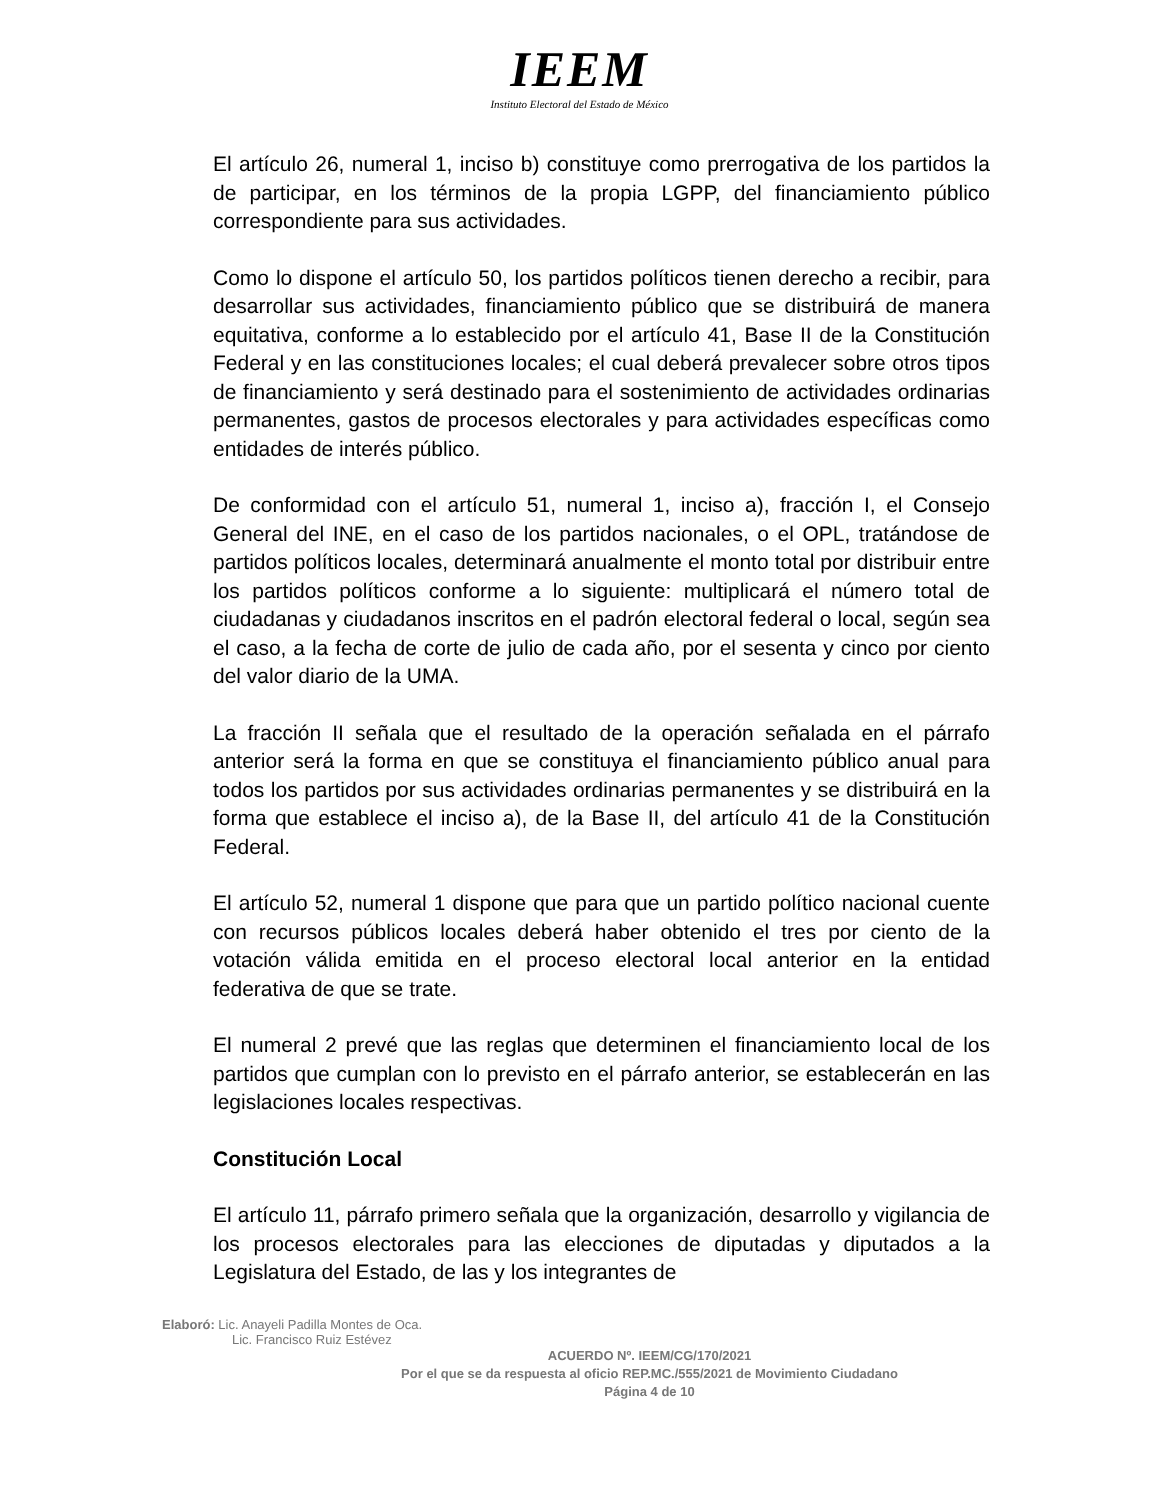IEEM
Instituto Electoral del Estado de México
El artículo 26, numeral 1, inciso b) constituye como prerrogativa de los partidos la de participar, en los términos de la propia LGPP, del financiamiento público correspondiente para sus actividades.
Como lo dispone el artículo 50, los partidos políticos tienen derecho a recibir, para desarrollar sus actividades, financiamiento público que se distribuirá de manera equitativa, conforme a lo establecido por el artículo 41, Base II de la Constitución Federal y en las constituciones locales; el cual deberá prevalecer sobre otros tipos de financiamiento y será destinado para el sostenimiento de actividades ordinarias permanentes, gastos de procesos electorales y para actividades específicas como entidades de interés público.
De conformidad con el artículo 51, numeral 1, inciso a), fracción I, el Consejo General del INE, en el caso de los partidos nacionales, o el OPL, tratándose de partidos políticos locales, determinará anualmente el monto total por distribuir entre los partidos políticos conforme a lo siguiente: multiplicará el número total de ciudadanas y ciudadanos inscritos en el padrón electoral federal o local, según sea el caso, a la fecha de corte de julio de cada año, por el sesenta y cinco por ciento del valor diario de la UMA.
La fracción II señala que el resultado de la operación señalada en el párrafo anterior será la forma en que se constituya el financiamiento público anual para todos los partidos por sus actividades ordinarias permanentes y se distribuirá en la forma que establece el inciso a), de la Base II, del artículo 41 de la Constitución Federal.
El artículo 52, numeral 1 dispone que para que un partido político nacional cuente con recursos públicos locales deberá haber obtenido el tres por ciento de la votación válida emitida en el proceso electoral local anterior en la entidad federativa de que se trate.
El numeral 2 prevé que las reglas que determinen el financiamiento local de los partidos que cumplan con lo previsto en el párrafo anterior, se establecerán en las legislaciones locales respectivas.
Constitución Local
El artículo 11, párrafo primero señala que la organización, desarrollo y vigilancia de los procesos electorales para las elecciones de diputadas y diputados a la Legislatura del Estado, de las y los integrantes de
Elaboró: Lic. Anayeli Padilla Montes de Oca.
Lic. Francisco Ruiz Estévez
ACUERDO Nº. IEEM/CG/170/2021
Por el que se da respuesta al oficio REP.MC./555/2021 de Movimiento Ciudadano
Página 4 de 10